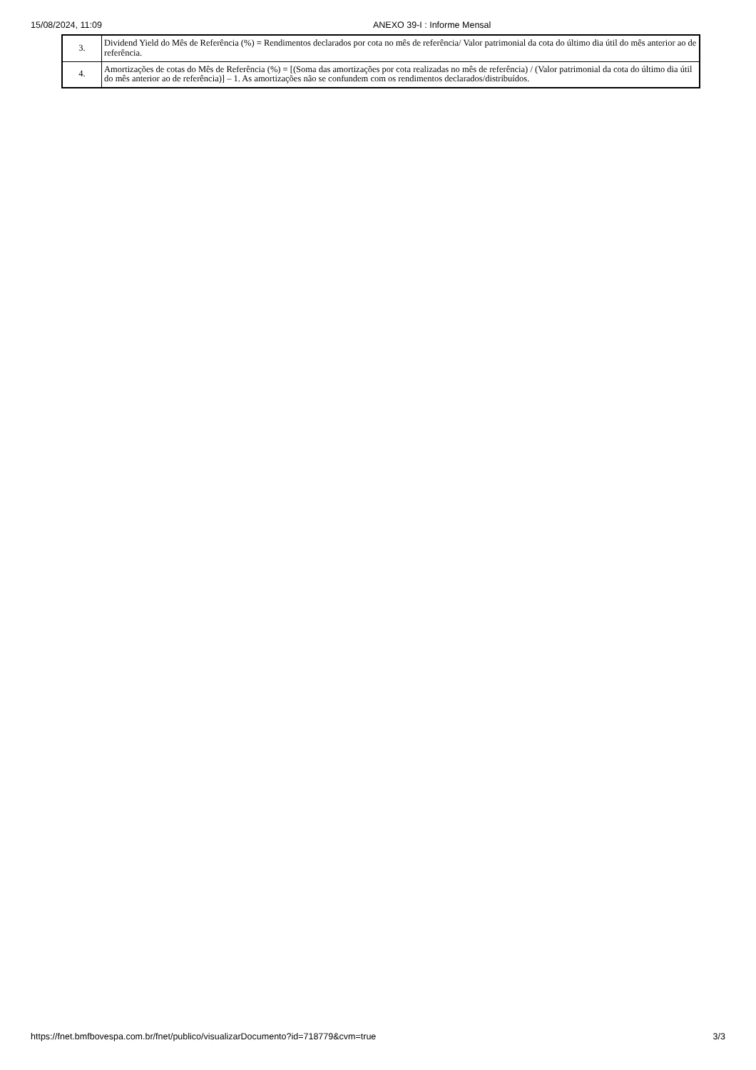15/08/2024, 11:09 ANEXO 39-I : Informe Mensal
| 3. | Dividend Yield do Mês de Referência (%) = Rendimentos declarados por cota no mês de referência/ Valor patrimonial da cota do último dia útil do mês anterior ao de referência. |
| 4. | Amortizações de cotas do Mês de Referência (%) = [(Soma das amortizações por cota realizadas no mês de referência) / (Valor patrimonial da cota do último dia útil do mês anterior ao de referência)] – 1. As amortizações não se confundem com os rendimentos declarados/distribuídos. |
https://fnet.bmfbovespa.com.br/fnet/publico/visualizarDocumento?id=718779&cvm=true 3/3